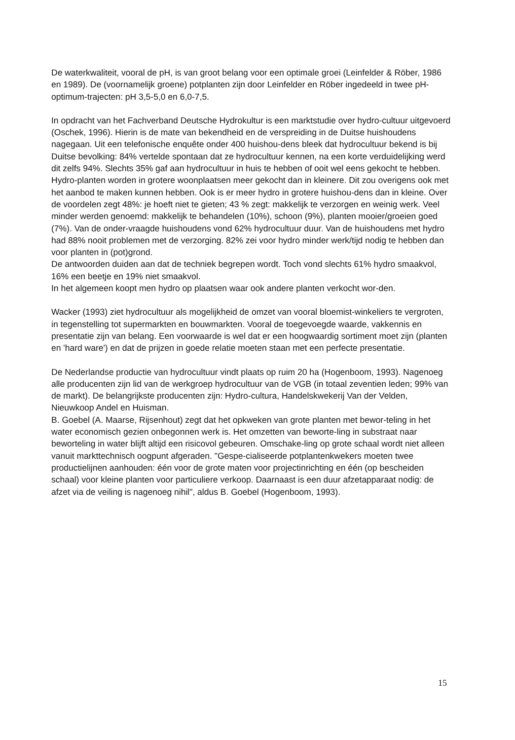De waterkwaliteit, vooral de pH, is van groot belang voor een optimale groei (Leinfelder & Röber, 1986 en 1989). De (voornamelijk groene) potplanten zijn door Leinfelder en Röber ingedeeld in twee pH-optimum-trajecten: pH 3,5-5,0 en 6,0-7,5.
In opdracht van het Fachverband Deutsche Hydrokultur is een marktstudie over hydro-cultuur uitgevoerd (Oschek, 1996). Hierin is de mate van bekendheid en de verspreiding in de Duitse huishoudens nagegaan. Uit een telefonische enquête onder 400 huishou-dens bleek dat hydrocultuur bekend is bij Duitse bevolking: 84% vertelde spontaan dat ze hydrocultuur kennen, na een korte verduidelijking werd dit zelfs 94%. Slechts 35% gaf aan hydrocultuur in huis te hebben of ooit wel eens gekocht te hebben. Hydro-planten worden in grotere woonplaatsen meer gekocht dan in kleinere. Dit zou overigens ook met het aanbod te maken kunnen hebben. Ook is er meer hydro in grotere huishou-dens dan in kleine. Over de voordelen zegt 48%: je hoeft niet te gieten; 43 % zegt: makkelijk te verzorgen en weinig werk. Veel minder werden genoemd: makkelijk te behandelen (10%), schoon (9%), planten mooier/groeien goed (7%). Van de onder-vraagde huishoudens vond 62% hydrocultuur duur. Van de huishoudens met hydro had 88% nooit problemen met de verzorging. 82% zei voor hydro minder werk/tijd nodig te hebben dan voor planten in (pot)grond.
De antwoorden duiden aan dat de techniek begrepen wordt. Toch vond slechts 61% hydro smaakvol, 16% een beetje en 19% niet smaakvol.
In het algemeen koopt men hydro op plaatsen waar ook andere planten verkocht wor-den.
Wacker (1993) ziet hydrocultuur als mogelijkheid de omzet van vooral bloemist-winkeliers te vergroten, in tegenstelling tot supermarkten en bouwmarkten. Vooral de toegevoegde waarde, vakkennis en presentatie zijn van belang. Een voorwaarde is wel dat er een hoogwaardig sortiment moet zijn (planten en 'hard ware') en dat de prijzen in goede relatie moeten staan met een perfecte presentatie.
De Nederlandse productie van hydrocultuur vindt plaats op ruim 20 ha (Hogenboom, 1993). Nagenoeg alle producenten zijn lid van de werkgroep hydrocultuur van de VGB (in totaal zeventien leden; 99% van de markt). De belangrijkste producenten zijn: Hydro-cultura, Handelskwekerij Van der Velden, Nieuwkoop Andel en Huisman.
B. Goebel (A. Maarse, Rijsenhout) zegt dat het opkweken van grote planten met bewor-teling in het water economisch gezien onbegonnen werk is. Het omzetten van beworte-ling in substraat naar beworteling in water blijft altijd een risicovol gebeuren. Omschake-ling op grote schaal wordt niet alleen vanuit markttechnisch oogpunt afgeraden. "Gespe-cialiseerde potplantenkwekers moeten twee productielijnen aanhouden: één voor de grote maten voor projectinrichting en één (op bescheiden schaal) voor kleine planten voor particuliere verkoop. Daarnaast is een duur afzetapparaat nodig: de afzet via de veiling is nagenoeg nihil", aldus B. Goebel (Hogenboom, 1993).
15